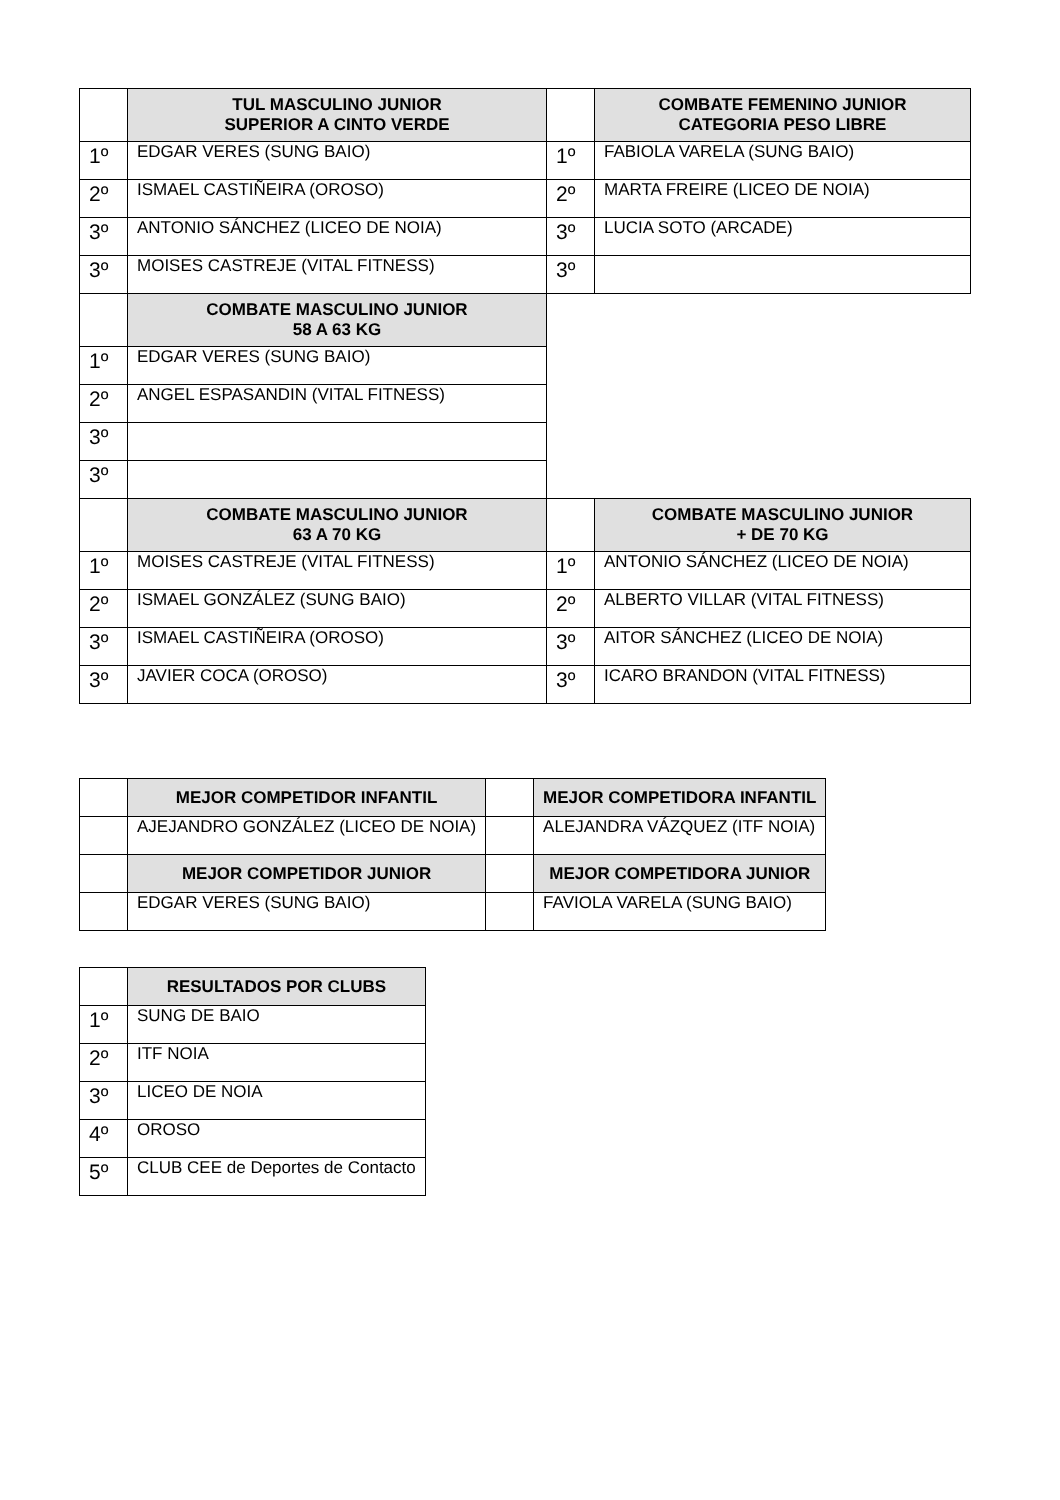| | TUL MASCULINO JUNIOR SUPERIOR A CINTO VERDE | | COMBATE FEMENINO JUNIOR CATEGORIA PESO LIBRE |
| 1º | EDGAR VERES (SUNG BAIO) | 1º | FABIOLA VARELA (SUNG BAIO) |
| 2º | ISMAEL CASTIÑEIRA (OROSO) | 2º | MARTA FREIRE (LICEO DE NOIA) |
| 3º | ANTONIO SÁNCHEZ (LICEO DE NOIA) | 3º | LUCIA SOTO (ARCADE) |
| 3º | MOISES CASTREJE (VITAL FITNESS) | 3º | |
| | COMBATE MASCULINO JUNIOR 58 A 63 KG | | |
| 1º | EDGAR VERES (SUNG BAIO) | | |
| 2º | ANGEL ESPASANDIN (VITAL FITNESS) | | |
| 3º | | | |
| 3º | | | |
| | COMBATE MASCULINO JUNIOR 63 A 70 KG | | COMBATE MASCULINO JUNIOR + DE 70 KG |
| 1º | MOISES CASTREJE (VITAL FITNESS) | 1º | ANTONIO SÁNCHEZ (LICEO DE NOIA) |
| 2º | ISMAEL GONZÁLEZ (SUNG BAIO) | 2º | ALBERTO VILLAR (VITAL FITNESS) |
| 3º | ISMAEL CASTIÑEIRA (OROSO) | 3º | AITOR SÁNCHEZ (LICEO DE NOIA) |
| 3º | JAVIER COCA (OROSO) | 3º | ICARO BRANDON (VITAL FITNESS) |
| | MEJOR COMPETIDOR INFANTIL | | MEJOR COMPETIDORA INFANTIL |
| | AJEJANDRO GONZÁLEZ (LICEO DE NOIA) | | ALEJANDRA VÁZQUEZ (ITF NOIA) |
| | MEJOR COMPETIDOR JUNIOR | | MEJOR COMPETIDORA JUNIOR |
| | EDGAR VERES (SUNG BAIO) | | FAVIOLA VARELA (SUNG BAIO) |
| | RESULTADOS POR CLUBS |
| 1º | SUNG DE BAIO |
| 2º | ITF NOIA |
| 3º | LICEO DE NOIA |
| 4º | OROSO |
| 5º | CLUB CEE de Deportes de Contacto |